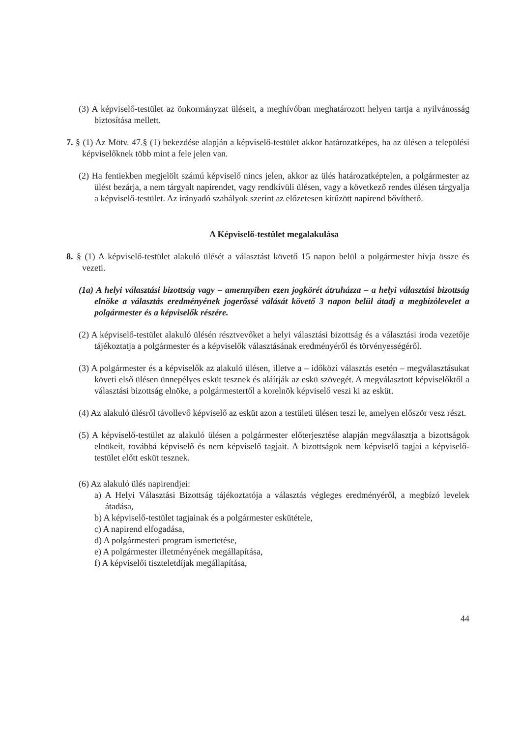(3) A képviselő-testület az önkormányzat üléseit, a meghívóban meghatározott helyen tartja a nyilvánosság biztosítása mellett.
7. § (1) Az Mötv. 47.§ (1) bekezdése alapján a képviselő-testület akkor határozatképes, ha az ülésen a települési képviselőknek több mint a fele jelen van.
(2) Ha fentiekben megjelölt számú képviselő nincs jelen, akkor az ülés határozatképtelen, a polgármester az ülést bezárja, a nem tárgyalt napirendet, vagy rendkívüli ülésen, vagy a következő rendes ülésen tárgyalja a képviselő-testület. Az irányadó szabályok szerint az előzetesen kitűzött napirend bővíthető.
A Képviselő-testület megalakulása
8. § (1) A képviselő-testület alakuló ülését a választást követő 15 napon belül a polgármester hívja össze és vezeti.
(1a) A helyi választási bizottság vagy – amennyiben ezen jogkörét átruházza – a helyi választási bizottság elnöke a választás eredményének jogerőssé válását követő 3 napon belül átadj a megbízólevelet a polgármester és a képviselők részére.
(2) A képviselő-testület alakuló ülésén résztvevőket a helyi választási bizottság és a választási iroda vezetője tájékoztatja a polgármester és a képviselők választásának eredményéről és törvényességéről.
(3) A polgármester és a képviselők az alakuló ülésen, illetve a – időközi választás esetén – megválasztásukat követi első ülésen ünnepélyes esküt tesznek és aláírják az eskü szövegét. A megválasztott képviselőktől a választási bizottság elnöke, a polgármestertől a korelnök képviselő veszi ki az esküt.
(4) Az alakuló ülésről távollevő képviselő az esküt azon a testületi ülésen teszi le, amelyen először vesz részt.
(5) A képviselő-testület az alakuló ülésen a polgármester előterjesztése alapján megválasztja a bizottságok elnökeit, továbbá képviselő és nem képviselő tagjait. A bizottságok nem képviselő tagjai a képviselő-testület előtt esküt tesznek.
(6) Az alakuló ülés napirendjei:
a) A Helyi Választási Bizottság tájékoztatója a választás végleges eredményéről, a megbízó levelek átadása,
b) A képviselő-testület tagjainak és a polgármester eskütétele,
c) A napirend elfogadása,
d) A polgármesteri program ismertetése,
e) A polgármester illetményének megállapítása,
f) A képviselői tiszteletdíjak megállapítása,
44